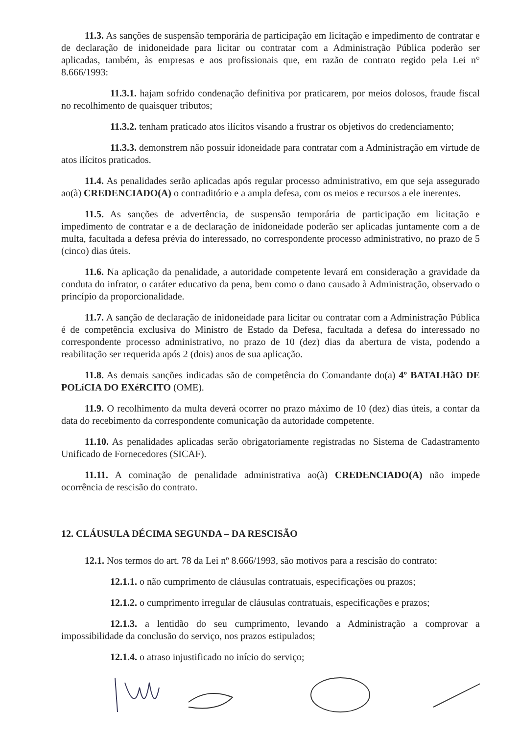11.3. As sanções de suspensão temporária de participação em licitação e impedimento de contratar e de declaração de inidoneidade para licitar ou contratar com a Administração Pública poderão ser aplicadas, também, às empresas e aos profissionais que, em razão de contrato regido pela Lei n° 8.666/1993:
11.3.1. hajam sofrido condenação definitiva por praticarem, por meios dolosos, fraude fiscal no recolhimento de quaisquer tributos;
11.3.2. tenham praticado atos ilícitos visando a frustrar os objetivos do credenciamento;
11.3.3. demonstrem não possuir idoneidade para contratar com a Administração em virtude de atos ilícitos praticados.
11.4. As penalidades serão aplicadas após regular processo administrativo, em que seja assegurado ao(à) CREDENCIADO(A) o contraditório e a ampla defesa, com os meios e recursos a ele inerentes.
11.5. As sanções de advertência, de suspensão temporária de participação em licitação e impedimento de contratar e a de declaração de inidoneidade poderão ser aplicadas juntamente com a de multa, facultada a defesa prévia do interessado, no correspondente processo administrativo, no prazo de 5 (cinco) dias úteis.
11.6. Na aplicação da penalidade, a autoridade competente levará em consideração a gravidade da conduta do infrator, o caráter educativo da pena, bem como o dano causado à Administração, observado o princípio da proporcionalidade.
11.7. A sanção de declaração de inidoneidade para licitar ou contratar com a Administração Pública é de competência exclusiva do Ministro de Estado da Defesa, facultada a defesa do interessado no correspondente processo administrativo, no prazo de 10 (dez) dias da abertura de vista, podendo a reabilitação ser requerida após 2 (dois) anos de sua aplicação.
11.8. As demais sanções indicadas são de competência do Comandante do(a) 4º BATALHãO DE POLíCIA DO EXéRCITO (OME).
11.9. O recolhimento da multa deverá ocorrer no prazo máximo de 10 (dez) dias úteis, a contar da data do recebimento da correspondente comunicação da autoridade competente.
11.10. As penalidades aplicadas serão obrigatoriamente registradas no Sistema de Cadastramento Unificado de Fornecedores (SICAF).
11.11. A cominação de penalidade administrativa ao(à) CREDENCIADO(A) não impede ocorrência de rescisão do contrato.
12. CLÁUSULA DÉCIMA SEGUNDA – DA RESCISÃO
12.1. Nos termos do art. 78 da Lei nº 8.666/1993, são motivos para a rescisão do contrato:
12.1.1. o não cumprimento de cláusulas contratuais, especificações ou prazos;
12.1.2. o cumprimento irregular de cláusulas contratuais, especificações e prazos;
12.1.3. a lentidão do seu cumprimento, levando a Administração a comprovar a impossibilidade da conclusão do serviço, nos prazos estipulados;
12.1.4. o atraso injustificado no início do serviço;